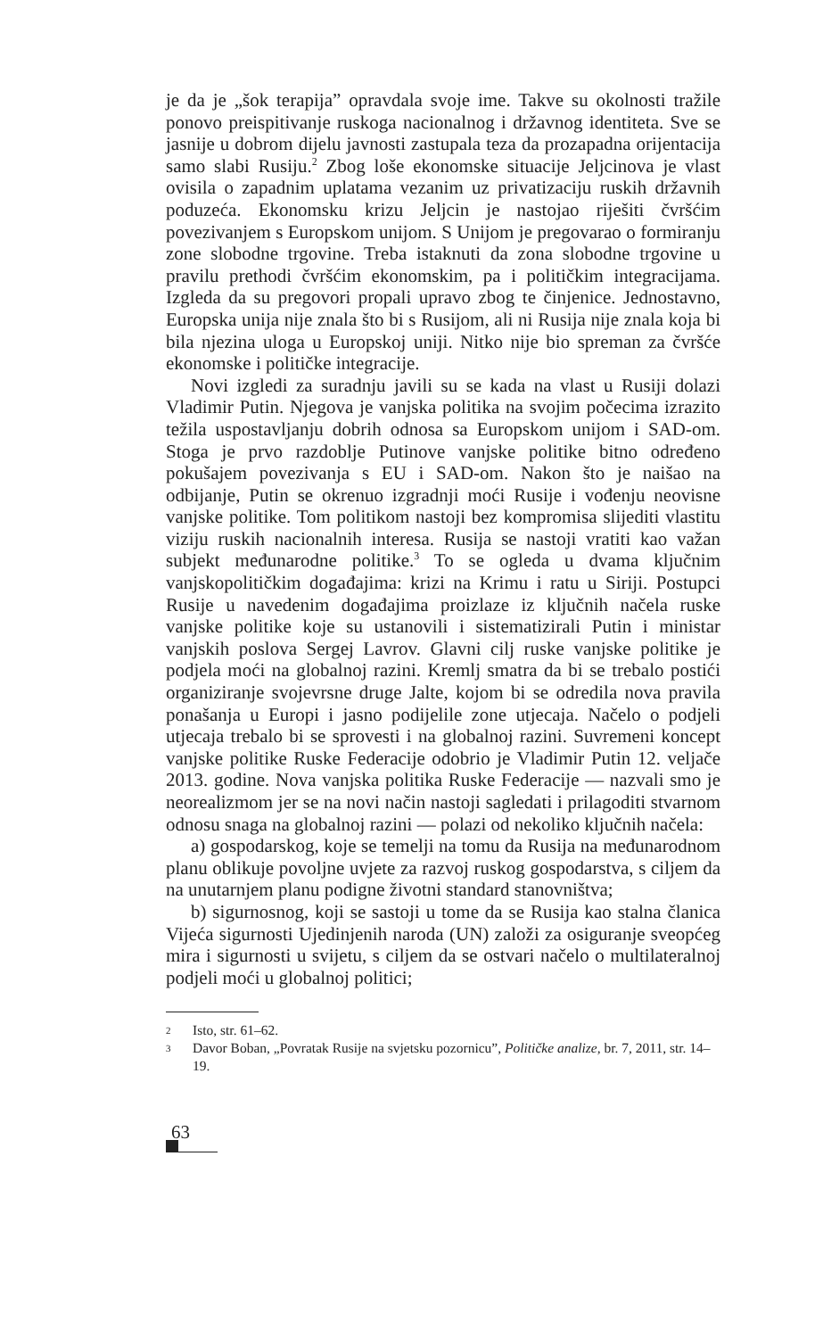je da je „šok terapija” opravdala svoje ime. Takve su okolnosti tražile ponovo preispitivanje ruskoga nacionalnog i državnog identiteta. Sve se jasnije u dobrom dijelu javnosti zastupala teza da prozapadna orijentacija samo slabi Rusiju.<sup>2</sup> Zbog loše ekonomske situacije Jeljcinova je vlast ovisila o zapadnim uplatama vezanim uz privatizaciju ruskih državnih poduzeća. Ekonomsku krizu Jeljcin je nastojao riješiti čvršćim povezivanjem s Europskom unijom. S Unijom je pregovarao o formiranju zone slobodne trgovine. Treba istaknuti da zona slobodne trgovine u pravilu prethodi čvršćim ekonomskim, pa i političkim integracijama. Izgleda da su pregovori propali upravo zbog te činjenice. Jednostavno, Europska unija nije znala što bi s Rusijom, ali ni Rusija nije znala koja bi bila njezina uloga u Europskoj uniji. Nitko nije bio spreman za čvršće ekonomske i političke integracije.
Novi izgledi za suradnju javili su se kada na vlast u Rusiji dolazi Vladimir Putin. Njegova je vanjska politika na svojim počecima izrazito težila uspostavljanju dobrih odnosa sa Europskom unijom i SAD-om. Stoga je prvo razdoblje Putinove vanjske politike bitno određeno pokušajem povezivanja s EU i SAD-om. Nakon što je naišao na odbijanje, Putin se okrenuo izgradnji moći Rusije i vođenju neovisne vanjske politike. Tom politikom nastoji bez kompromisa slijediti vlastitu viziju ruskih nacionalnih interesa. Rusija se nastoji vratiti kao važan subjekt međunarodne politike.<sup>3</sup> To se ogleda u dvama ključnim vanjskopolitičkim događajima: krizi na Krimu i ratu u Siriji. Postupci Rusije u navedenim događajima proizlaze iz ključnih načela ruske vanjske politike koje su ustanovili i sistematizirali Putin i ministar vanjskih poslova Sergej Lavrov. Glavni cilj ruske vanjske politike je podjela moći na globalnoj razini. Kremlj smatra da bi se trebalo postići organiziranje svojevrsne druge Jalte, kojom bi se odredila nova pravila ponašanja u Europi i jasno podijelile zone utjecaja. Načelo o podjeli utjecaja trebalo bi se sprovesti i na globalnoj razini. Suvremeni koncept vanjske politike Ruske Federacije odobrio je Vladimir Putin 12. veljače 2013. godine. Nova vanjska politika Ruske Federacije — nazvali smo je neorealizmom jer se na novi način nastoji sagledati i prilagoditi stvarnom odnosu snaga na globalnoj razini — polazi od nekoliko ključnih načela:
a) gospodarskog, koje se temelji na tomu da Rusija na međunarodnom planu oblikuje povoljne uvjete za razvoj ruskog gospodarstva, s ciljem da na unutarnjem planu podigne životni standard stanovništva;
b) sigurnosnog, koji se sastoji u tome da se Rusija kao stalna članica Vijeća sigurnosti Ujedinjenih naroda (UN) založi za osiguranje sveopćeg mira i sigurnosti u svijetu, s ciljem da se ostvari načelo o multilateralnoj podjeli moći u globalnoj politici;
2 Isto, str. 61–62.
3 Davor Boban, „Povratak Rusije na svjetsku pozornicu”, Političke analize, br. 7, 2011, str. 14–19.
63